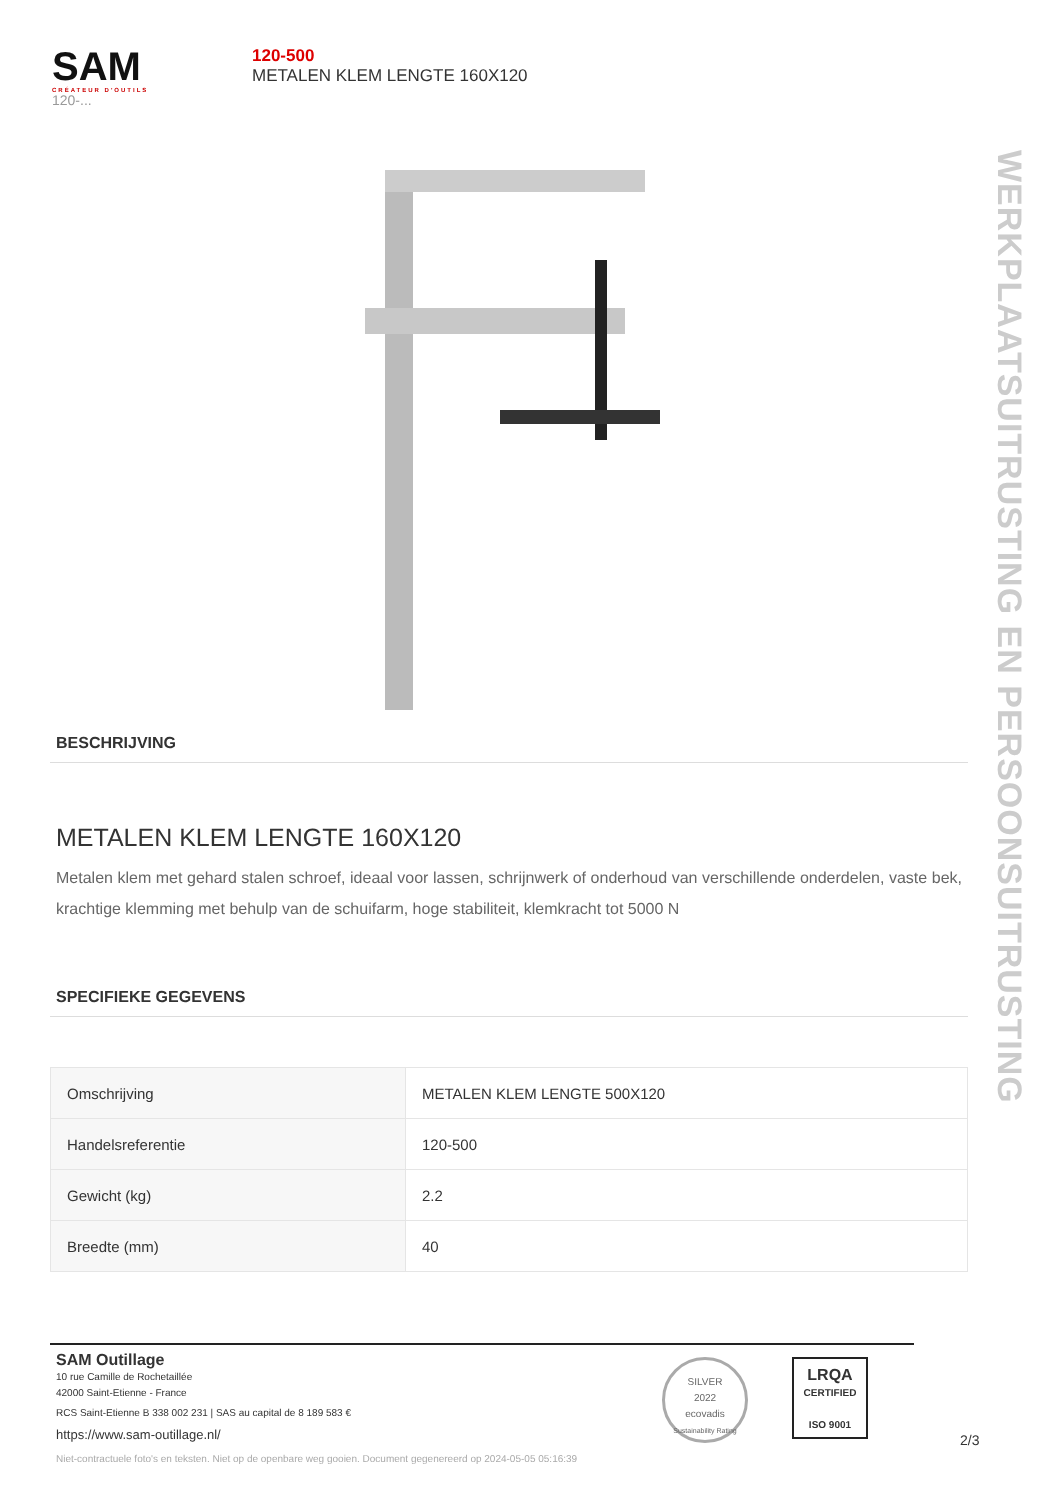SAM
CRÉATEUR D'OUTILS
120-...
120-500
METALEN KLEM LENGTE 160X120
WERKPLAATSUITRUSTING EN PERSOONSUITRUSTING
BESCHRIJVING
METALEN KLEM LENGTE 160X120
Metalen klem met gehard stalen schroef, ideaal voor lassen, schrijnwerk of onderhoud van verschillende onderdelen, vaste bek, krachtige klemming met behulp van de schuifarm, hoge stabiliteit, klemkracht tot 5000 N
SPECIFIEKE GEGEVENS
| Omschrijving | METALEN KLEM LENGTE 500X120 |
| Handelsreferentie | 120-500 |
| Gewicht (kg) | 2.2 |
| Breedte (mm) | 40 |
SAM Outillage
10 rue Camille de Rochetaillée
42000 Saint-Etienne - France
RCS Saint-Etienne B 338 002 231 | SAS au capital de 8 189 583 €
https://www.sam-outillage.nl/
Niet-contractuele foto's en teksten. Niet op de openbare weg gooien. Document gegenereerd op 2024-05-05 05:16:39
SILVER
2022
ecovadis
Sustainability Rating
LRQA
CERTIFIED
ISO 9001
2/3